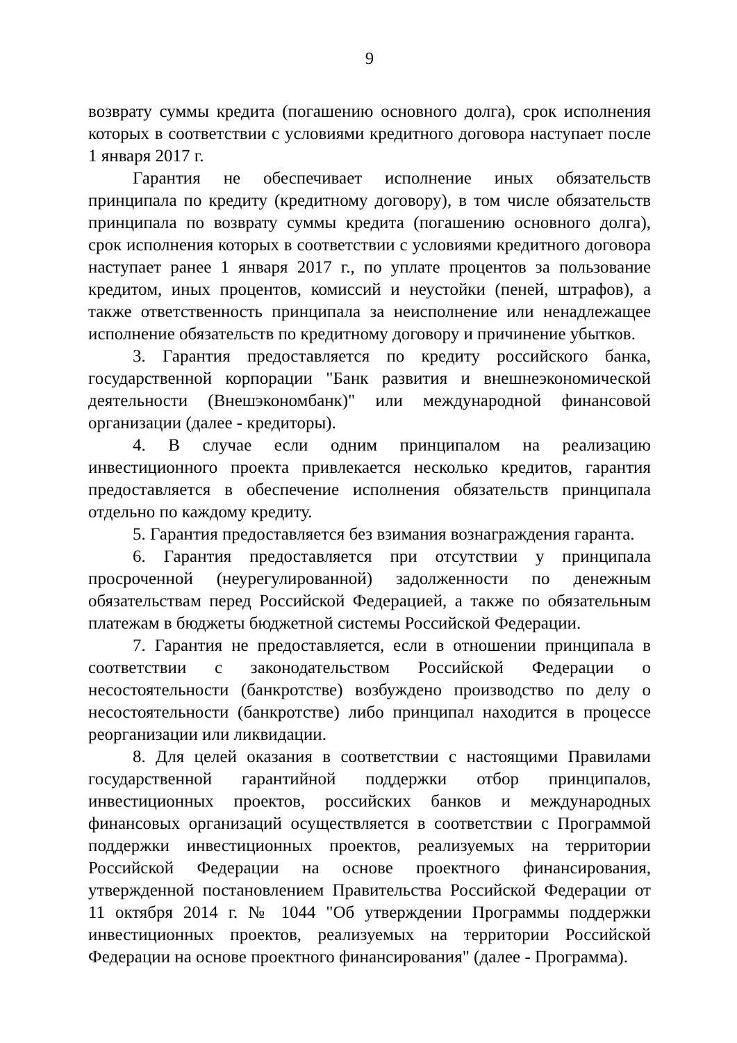9
возврату суммы кредита (погашению основного долга), срок исполнения которых в соответствии с условиями кредитного договора наступает после 1 января 2017 г.
Гарантия не обеспечивает исполнение иных обязательств принципала по кредиту (кредитному договору), в том числе обязательств принципала по возврату суммы кредита (погашению основного долга), срок исполнения которых в соответствии с условиями кредитного договора наступает ранее 1 января 2017 г., по уплате процентов за пользование кредитом, иных процентов, комиссий и неустойки (пеней, штрафов), а также ответственность принципала за неисполнение или ненадлежащее исполнение обязательств по кредитному договору и причинение убытков.
3. Гарантия предоставляется по кредиту российского банка, государственной корпорации "Банк развития и внешнеэкономической деятельности (Внешэкономбанк)" или международной финансовой организации (далее - кредиторы).
4. В случае если одним принципалом на реализацию инвестиционного проекта привлекается несколько кредитов, гарантия предоставляется в обеспечение исполнения обязательств принципала отдельно по каждому кредиту.
5. Гарантия предоставляется без взимания вознаграждения гаранта.
6. Гарантия предоставляется при отсутствии у принципала просроченной (неурегулированной) задолженности по денежным обязательствам перед Российской Федерацией, а также по обязательным платежам в бюджеты бюджетной системы Российской Федерации.
7. Гарантия не предоставляется, если в отношении принципала в соответствии с законодательством Российской Федерации о несостоятельности (банкротстве) возбуждено производство по делу о несостоятельности (банкротстве) либо принципал находится в процессе реорганизации или ликвидации.
8. Для целей оказания в соответствии с настоящими Правилами государственной гарантийной поддержки отбор принципалов, инвестиционных проектов, российских банков и международных финансовых организаций осуществляется в соответствии с Программой поддержки инвестиционных проектов, реализуемых на территории Российской Федерации на основе проектного финансирования, утвержденной постановлением Правительства Российской Федерации от 11 октября 2014 г. № 1044 "Об утверждении Программы поддержки инвестиционных проектов, реализуемых на территории Российской Федерации на основе проектного финансирования" (далее - Программа).